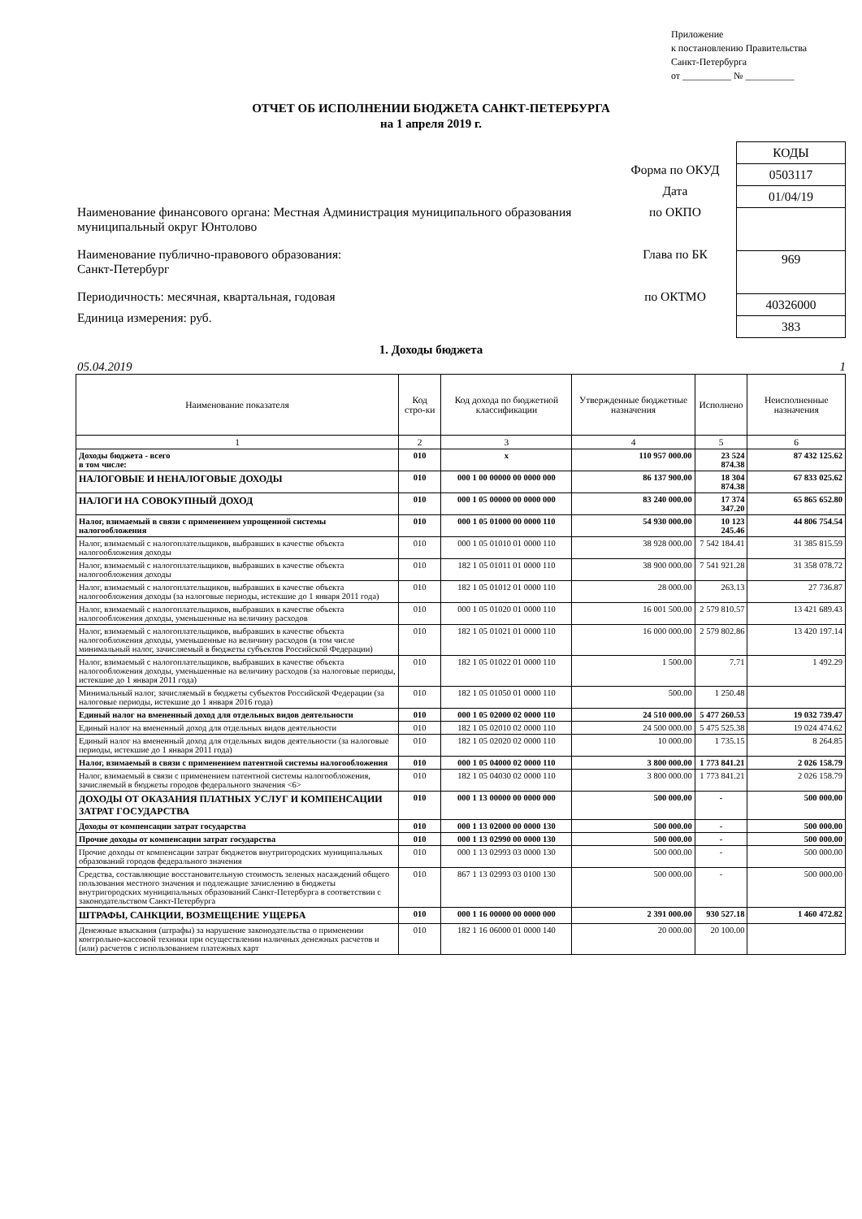Приложение
к постановлению Правительства
Санкт-Петербурга
от __________ № __________
ОТЧЕТ ОБ ИСПОЛНЕНИИ БЮДЖЕТА САНКТ-ПЕТЕРБУРГА
на 1 апреля 2019 г.
Наименование финансового органа: Местная Администрация муниципального образования муниципальный округ Юнтолово
Наименование публично-правового образования:
Санкт-Петербург
Периодичность: месячная, квартальная, годовая
Единица измерения: руб.
Форма по ОКУД
Дата
по ОКПО
Глава по БК
по ОКТМО
| КОДЫ |
| 0503117 |
| 01/04/19 |
| 969 |
| 40326000 |
| 383 |
1. Доходы бюджета
05.04.2019 1
| Наименование показателя | Код стро-ки | Код дохода по бюджетной классификации | Утвержденные бюджетные назначения | Исполнено | Неисполненные назначения |
| --- | --- | --- | --- | --- | --- |
| 1 | 2 | 3 | 4 | 5 | 6 |
| Доходы бюджета - всего в том числе: | 010 | x | 110 957 000.00 | 23 524 874.38 | 87 432 125.62 |
| НАЛОГОВЫЕ И НЕНАЛОГОВЫЕ ДОХОДЫ | 010 | 000 1 00 00000 00 0000 000 | 86 137 900.00 | 18 304 874.38 | 67 833 025.62 |
| НАЛОГИ НА СОВОКУПНЫЙ ДОХОД | 010 | 000 1 05 00000 00 0000 000 | 83 240 000.00 | 17 374 347.20 | 65 865 652.80 |
| Налог, взимаемый в связи с применением упрощенной системы налогообложения | 010 | 000 1 05 01000 00 0000 110 | 54 930 000.00 | 10 123 245.46 | 44 806 754.54 |
| Налог, взимаемый с налогоплательщиков, выбравших в качестве объекта налогообложения доходы | 010 | 000 1 05 01010 01 0000 110 | 38 928 000.00 | 7 542 184.41 | 31 385 815.59 |
| Налог, взимаемый с налогоплательщиков, выбравших в качестве объекта налогообложения доходы | 010 | 182 1 05 01011 01 0000 110 | 38 900 000.00 | 7 541 921.28 | 31 358 078.72 |
| Налог, взимаемый с налогоплательщиков, выбравших в качестве объекта налогообложения доходы (за налоговые периоды, истекшие до 1 января 2011 года) | 010 | 182 1 05 01012 01 0000 110 | 28 000.00 | 263.13 | 27 736.87 |
| Налог, взимаемый с налогоплательщиков, выбравших в качестве объекта налогообложения доходы, уменьшенные на величину расходов | 010 | 000 1 05 01020 01 0000 110 | 16 001 500.00 | 2 579 810.57 | 13 421 689.43 |
| Налог, взимаемый с налогоплательщиков, выбравших в качестве объекта налогообложения доходы, уменьшенные на величину расходов (в том числе минимальный налог, зачисляемый в бюджеты субъектов Российской Федерации) | 010 | 182 1 05 01021 01 0000 110 | 16 000 000.00 | 2 579 802.86 | 13 420 197.14 |
| Налог, взимаемый с налогоплательщиков, выбравших в качестве объекта налогообложения доходы, уменьшенные на величину расходов (за налоговые периоды, истекшие до 1 января 2011 года) | 010 | 182 1 05 01022 01 0000 110 | 1 500.00 | 7.71 | 1 492.29 |
| Минимальный налог, зачисляемый в бюджеты субъектов Российской Федерации (за налоговые периоды, истекшие до 1 января 2016 года) | 010 | 182 1 05 01050 01 0000 110 | 500.00 | 1 250.48 | |
| Единый налог на вмененный доход для отдельных видов деятельности | 010 | 000 1 05 02000 02 0000 110 | 24 510 000.00 | 5 477 260.53 | 19 032 739.47 |
| Единый налог на вмененный доход для отдельных видов деятельности | 010 | 182 1 05 02010 02 0000 110 | 24 500 000.00 | 5 475 525.38 | 19 024 474.62 |
| Единый налог на вмененный доход для отдельных видов деятельности (за налоговые периоды, истекшие до 1 января 2011 года) | 010 | 182 1 05 02020 02 0000 110 | 10 000.00 | 1 735.15 | 8 264.85 |
| Налог, взимаемый в связи с применением патентной системы налогообложения | 010 | 000 1 05 04000 02 0000 110 | 3 800 000.00 | 1 773 841.21 | 2 026 158.79 |
| Налог, взимаемый в связи с применением патентной системы налогообложения, зачисляемый в бюджеты городов федерального значения <6> | 010 | 182 1 05 04030 02 0000 110 | 3 800 000.00 | 1 773 841.21 | 2 026 158.79 |
| ДОХОДЫ ОТ ОКАЗАНИЯ ПЛАТНЫХ УСЛУГ И КОМПЕНСАЦИИ ЗАТРАТ ГОСУДАРСТВА | 010 | 000 1 13 00000 00 0000 000 | 500 000.00 | - | 500 000.00 |
| Доходы от компенсации затрат государства | 010 | 000 1 13 02000 00 0000 130 | 500 000.00 | - | 500 000.00 |
| Прочие доходы от компенсации затрат государства | 010 | 000 1 13 02990 00 0000 130 | 500 000.00 | - | 500 000.00 |
| Прочие доходы от компенсации затрат бюджетов внутригородских муниципальных образований городов федерального значения | 010 | 000 1 13 02993 03 0000 130 | 500 000.00 | - | 500 000.00 |
| Средства, составляющие восстановительную стоимость зеленых насаждений общего пользования местного значения и подлежащие зачислению в бюджеты внутригородских муниципальных образований Санкт-Петербурга в соответствии с законодательством Санкт-Петербурга | 010 | 867 1 13 02993 03 0100 130 | 500 000.00 | - | 500 000.00 |
| ШТРАФЫ, САНКЦИИ, ВОЗМЕЩЕНИЕ УЩЕРБА | 010 | 000 1 16 00000 00 0000 000 | 2 391 000.00 | 930 527.18 | 1 460 472.82 |
| Денежные взыскания (штрафы) за нарушение законодательства о применении контрольно-кассовой техники при осуществлении наличных денежных расчетов и (или) расчетов с использованием платежных карт | 010 | 182 1 16 06000 01 0000 140 | 20 000.00 | 20 100.00 | |